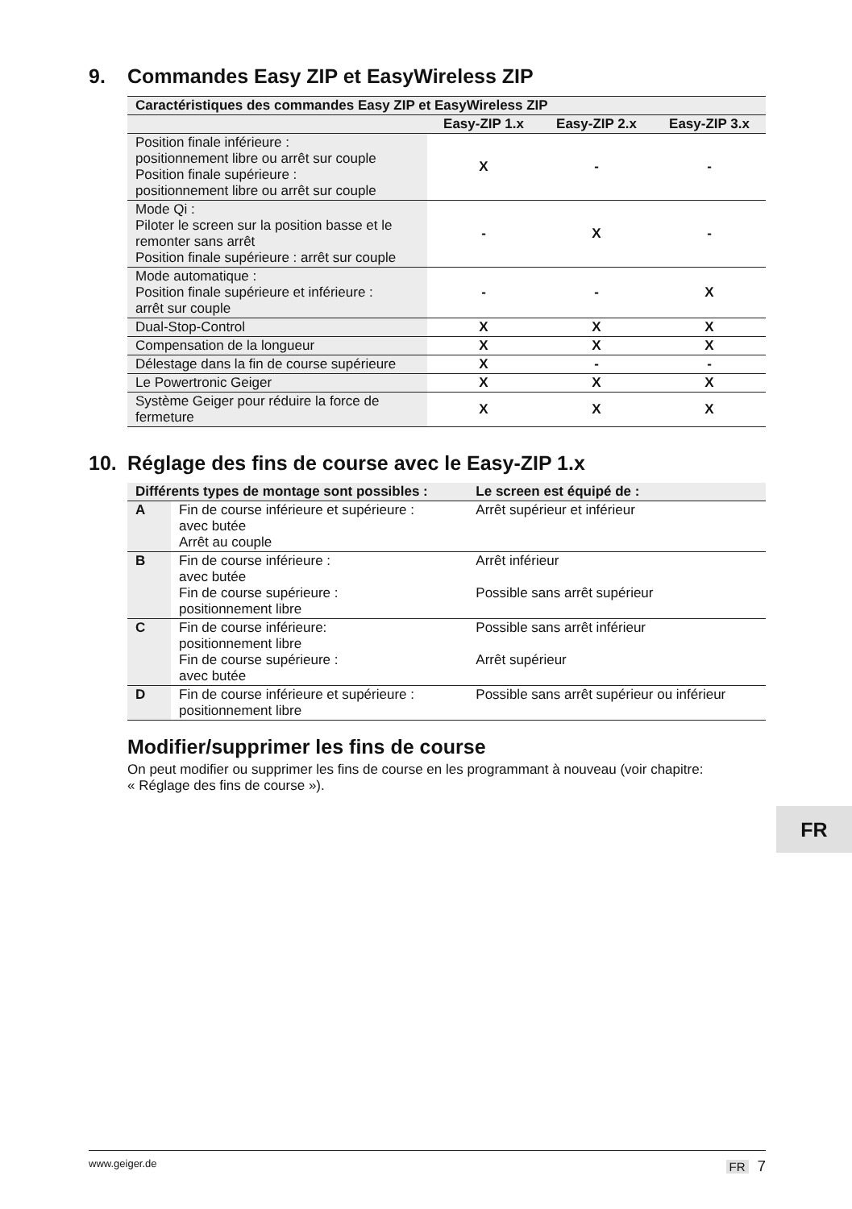9. Commandes Easy ZIP et EasyWireless ZIP
| Caractéristiques des commandes Easy ZIP et EasyWireless ZIP | | | |
| --- | --- | --- | --- |
| | Easy-ZIP 1.x | Easy-ZIP 2.x | Easy-ZIP 3.x |
| Position finale inférieure : positionnement libre ou arrêt sur couple Position finale supérieure : positionnement libre ou arrêt sur couple | X | - | - |
| Mode Qi : Piloter le screen sur la position basse et le remonter sans arrêt Position finale supérieure : arrêt sur couple | - | X | - |
| Mode automatique : Position finale supérieure et inférieure : arrêt sur couple | - | - | X |
| Dual-Stop-Control | X | X | X |
| Compensation de la longueur | X | X | X |
| Délestage dans la fin de course supérieure | X | - | - |
| Le Powertronic Geiger | X | X | X |
| Système Geiger pour réduire la force de fermeture | X | X | X |
10. Réglage des fins de course avec le Easy-ZIP 1.x
| Différents types de montage sont possibles : | | Le screen est équipé de : |
| --- | --- | --- |
| A | Fin de course inférieure et supérieure : avec butée Arrêt au couple | Arrêt supérieur et inférieur |
| B | Fin de course inférieure : avec butée Fin de course supérieure : positionnement libre | Arrêt inférieur Possible sans arrêt supérieur |
| C | Fin de course inférieure: positionnement libre Fin de course supérieure : avec butée | Possible sans arrêt inférieur Arrêt supérieur |
| D | Fin de course inférieure et supérieure : positionnement libre | Possible sans arrêt supérieur ou inférieur |
Modifier/supprimer les fins de course
On peut modifier ou supprimer les fins de course en les programmant à nouveau (voir chapitre: « Réglage des fins de course »).
FR
www.geiger.de FR 7